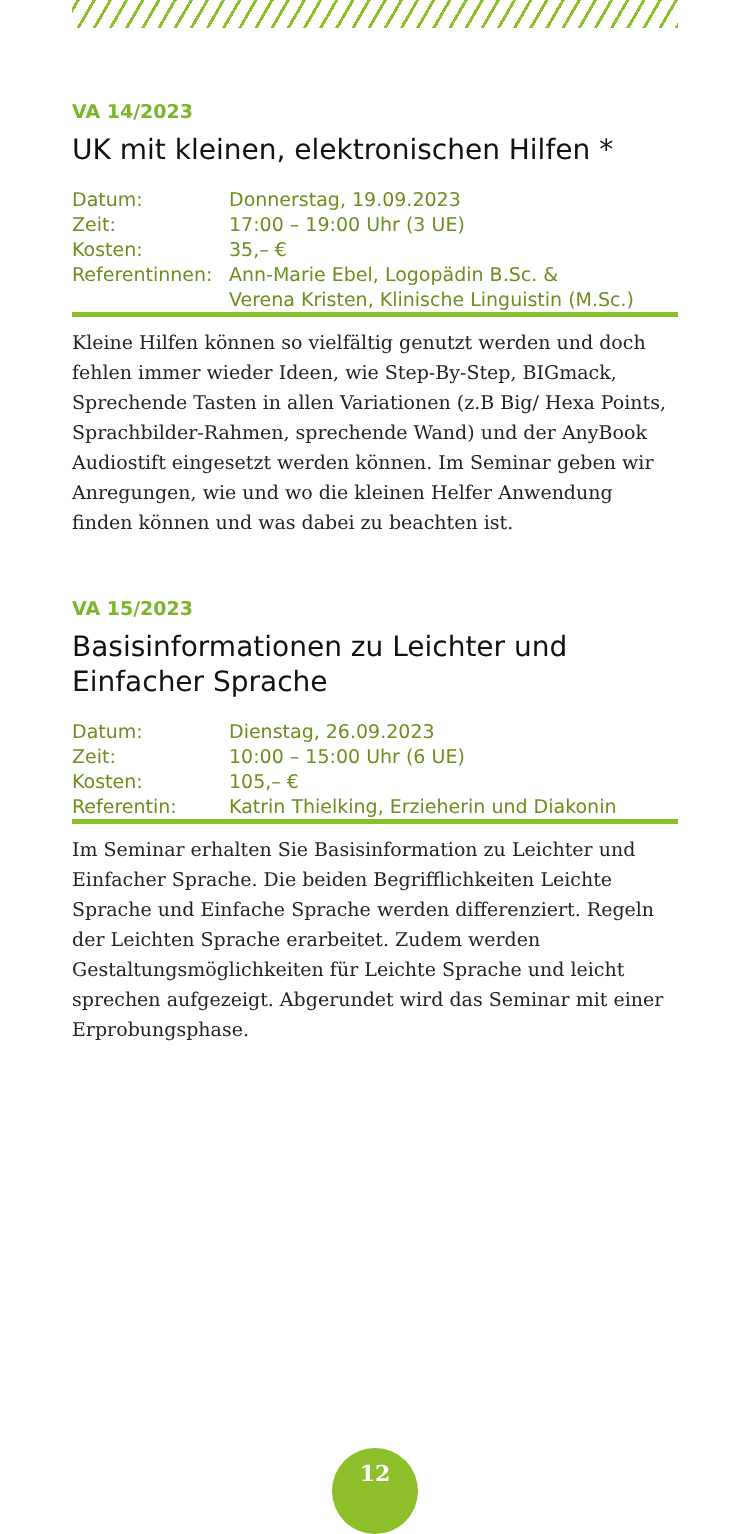VA 14/2023
UK mit kleinen, elektronischen Hilfen *
| Datum: | Donnerstag, 19.09.2023 |
| Zeit: | 17:00 – 19:00 Uhr (3 UE) |
| Kosten: | 35,– € |
| Referentinnen: | Ann-Marie Ebel, Logopädin B.Sc. & Verena Kristen, Klinische Linguistin (M.Sc.) |
Kleine Hilfen können so vielfältig genutzt werden und doch fehlen immer wieder Ideen, wie Step-By-Step, BIGmack, Sprechende Tasten in allen Variationen (z.B Big/ Hexa Points, Sprachbilder-Rahmen, sprechende Wand) und der AnyBook Audiostift eingesetzt werden können. Im Seminar geben wir Anregungen, wie und wo die kleinen Helfer Anwendung finden können und was dabei zu beachten ist.
VA 15/2023
Basisinformationen zu Leichter und
Einfacher Sprache
| Datum: | Dienstag, 26.09.2023 |
| Zeit: | 10:00 – 15:00 Uhr (6 UE) |
| Kosten: | 105,– € |
| Referentin: | Katrin Thielking, Erzieherin und Diakonin |
Im Seminar erhalten Sie Basisinformation zu Leichter und Einfacher Sprache. Die beiden Begrifflichkeiten Leichte Sprache und Einfache Sprache werden differenziert. Regeln der Leichten Sprache erarbeitet. Zudem werden Gestaltungsmöglichkeiten für Leichte Sprache und leicht sprechen aufgezeigt. Abgerundet wird das Seminar mit einer Erprobungsphase.
12